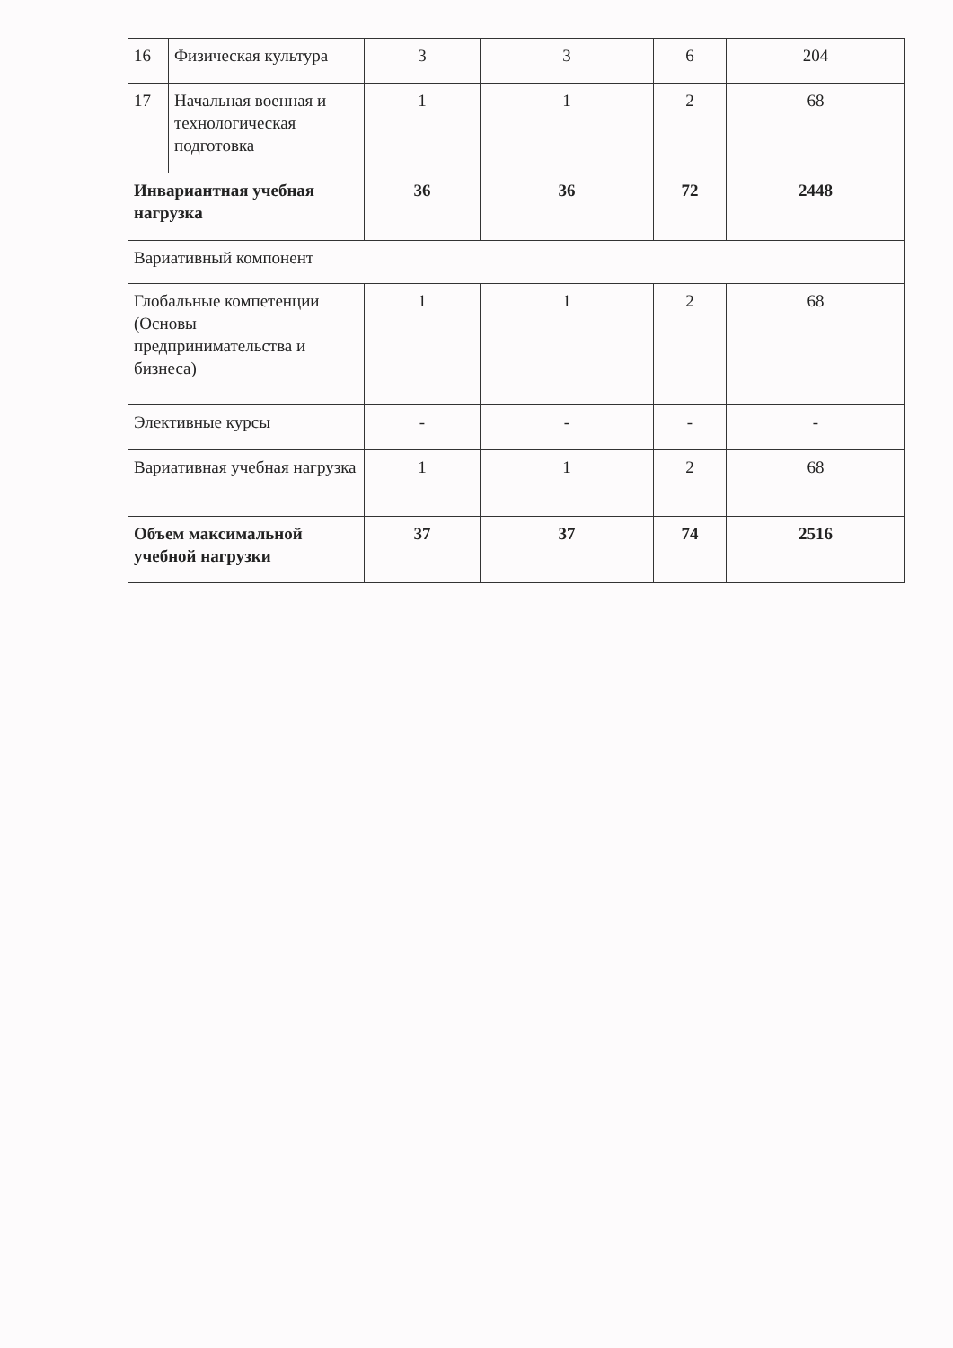| 16 | Физическая культура | 3 | 3 | 6 | 204 |
| 17 | Начальная военная и технологическая подготовка | 1 | 1 | 2 | 68 |
| Инвариантная учебная нагрузка | | 36 | 36 | 72 | 2448 |
| Вариативный компонент | | | | | |
| Глобальные компетенции (Основы предпринимательства и бизнеса) | | 1 | 1 | 2 | 68 |
| Элективные курсы | | - | - | - | - |
| Вариативная учебная нагрузка | | 1 | 1 | 2 | 68 |
| Объем максимальной учебной нагрузки | | 37 | 37 | 74 | 2516 |